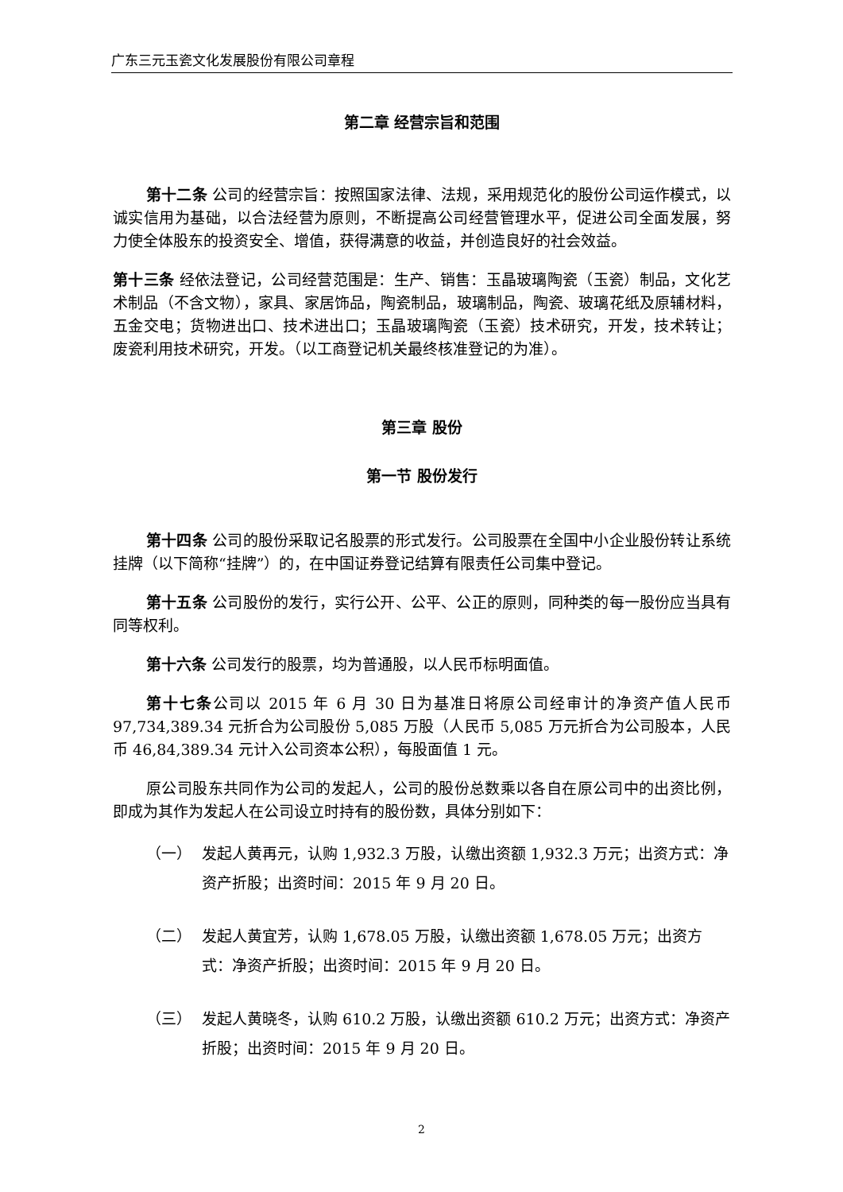广东三元玉瓷文化发展股份有限公司章程
第二章 经营宗旨和范围
第十二条 公司的经营宗旨：按照国家法律、法规，采用规范化的股份公司运作模式，以诚实信用为基础，以合法经营为原则，不断提高公司经营管理水平，促进公司全面发展，努力使全体股东的投资安全、增值，获得满意的收益，并创造良好的社会效益。
第十三条 经依法登记，公司经营范围是：生产、销售：玉晶玻璃陶瓷（玉瓷）制品，文化艺术制品（不含文物），家具、家居饰品，陶瓷制品，玻璃制品，陶瓷、玻璃花纸及原辅材料，五金交电；货物进出口、技术进出口；玉晶玻璃陶瓷（玉瓷）技术研究，开发，技术转让；废瓷利用技术研究，开发。（以工商登记机关最终核准登记的为准）。
第三章 股份
第一节 股份发行
第十四条 公司的股份采取记名股票的形式发行。公司股票在全国中小企业股份转让系统挂牌（以下简称“挂牌”）的，在中国证券登记结算有限责任公司集中登记。
第十五条 公司股份的发行，实行公开、公平、公正的原则，同种类的每一股份应当具有同等权利。
第十六条 公司发行的股票，均为普通股，以人民币标明面值。
第十七条公司以 2015 年 6 月 30 日为基准日将原公司经审计的净资产值人民币 97,734,389.34 元折合为公司股份 5,085 万股（人民币 5,085 万元折合为公司股本，人民币 46,84,389.34 元计入公司资本公积），每股面值 1 元。
原公司股东共同作为公司的发起人，公司的股份总数乘以各自在原公司中的出资比例，即成为其作为发起人在公司设立时持有的股份数，具体分别如下：
（一） 发起人黄再元，认购 1,932.3 万股，认缴出资额 1,932.3 万元；出资方式：净资产折股；出资时间：2015 年 9 月 20 日。
（二） 发起人黄宜芳，认购 1,678.05 万股，认缴出资额 1,678.05 万元；出资方式：净资产折股；出资时间：2015 年 9 月 20 日。
（三） 发起人黄晓冬，认购 610.2 万股，认缴出资额 610.2 万元；出资方式：净资产折股；出资时间：2015 年 9 月 20 日。
2